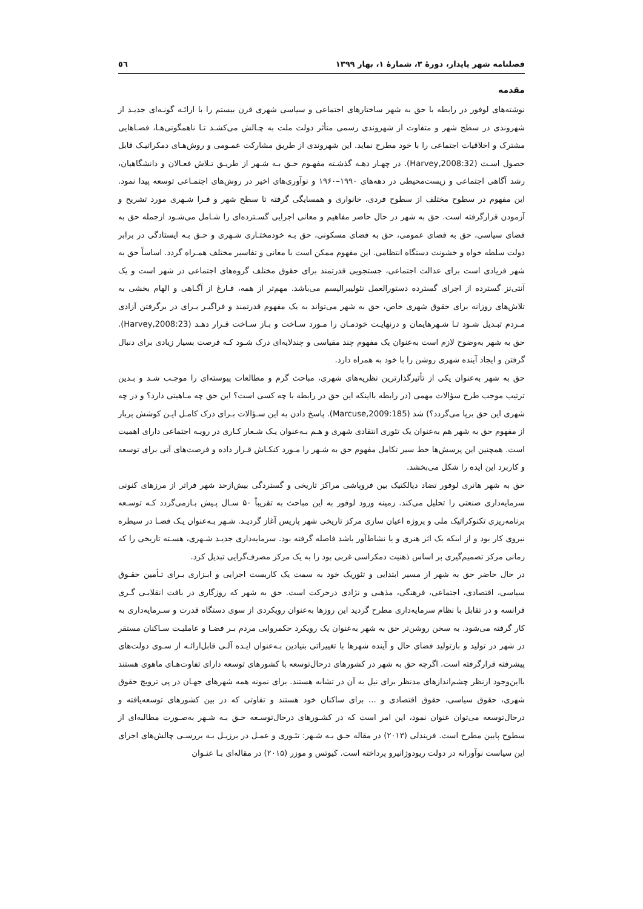فصلنامه شهر پایدار، دورهٔ ۳، شمارهٔ ۱، بهار ۱۳۹۹ ٥٦
مقدمه
نوشته‌های لوفور در رابطه با حق به شهر ساختارهای اجتماعی و سیاسی شهری قرن بیستم را با ارائـه گونـه‌ای جدیـد از شهروندی در سطح شهر و متفاوت از شهروندی رسمی متأثر دولت ملت به چـالش می‌کشـد تـا ناهمگونی‌هـا، فضـاهایی مشترک و اخلاقیات اجتماعی را با خود مطرح نماید. این شهروندی از طریق مشارکت عمـومی و روش‌هـای دمکراتیـک قابل حصول اسـت (Harvey,2008:32). در چهـار دهـه گذشـته مفهـوم حـق بـه شـهر از طریـق تـلاش فعـالان و دانشگاهیان، رشد آگاهی اجتماعی و زیست‌محیطی در دهه‌های ۱۹۹۰–۱۹۶۰ و نوآوری‌های اخیر در روش‌های اجتمـاعی توسعه پیدا نمود. این مفهوم در سطوح مختلف از سطوح فردی، خانواری و همسایگی گرفته تا سطح شهر و فـرا شـهری مورد تشریح و آزمودن قرارگرفته است. حق به شهر در حال حاضر مفاهیم و معانی اجرایی گسـترده‌ای را شـامل می‌شـود ازجمله حق به فضای سیاسی، حق به فضای عمومی، حق به فضای مسکونی، حق بـه خودمختـاری شـهری و حـق بـه ایستادگی در برابر دولت سلطه خواه و خشونت دستگاه انتظامی. این مفهوم ممکن است با معانی و تفاسیر مختلف همـراه گردد. اساساً حق به شهر فریادی است برای عدالت اجتماعی، جستجویی قدرتمند برای حقوق مختلف گروه‌های اجتماعی در شهر است و یک آنتی‌تز گسترده از اجرای گسترده دستورالعمل نئولیبرالیسم می‌باشد. مهم‌تر از همه، فـارغ از آگـاهی و الهام بخشی به تلاش‌های روزانه برای حقوق شهری خاص، حق به شهر می‌تواند به یک مفهوم قدرتمند و فراگیـر بـرای در برگرفتن آزادی مـردم تبـدیل شـود تـا شـهرهایمان و درنهایـت خودمـان را مـورد سـاخت و بـاز سـاخت قـرار دهـد (Harvey,2008:23). حق به شهر به‌وضوح لازم است به‌عنوان یک مفهوم چند مقیاسی و چندلایه‌ای درک شـود کـه فرصت بسیار زیادی برای دنبال گرفتن و ایجاد آینده شهری روشن را با خود به همراه دارد.
حق به شهر به‌عنوان یکی از تأثیرگذارترین نظریه‌های شهری، مباحث گرم و مطالعات پیوسته‌ای را موجـب شـد و بـدین ترتیب موجب طرح سؤالات مهمی (در رابطه بااینکه این حق در رابطه با چه کسی است؟ این حق چه مـاهیتی دارد؟ و در چه شهری این حق برپا می‌گردد؟) شد (Marcuse,2009:185). پاسخ دادن به این سـؤالات بـرای درک کامـل ایـن کوشش پربار از مفهوم حق به شهر هم به‌عنوان یک تئوری انتقادی شهری و هـم بـه‌عنوان یـک شـعار کـاری در رویـه اجتماعی دارای اهمیت است. همچنین این پرسش‌ها خط سیر تکامل مفهوم حق به شـهر را مـورد کنکـاش قـرار داده و فرصت‌های آتی برای توسعه و کاربرد این ایده را شکل می‌بخشد.
حق به شهر هانری لوفور تضاد دیالکتیک بین فروپاشی مراکز تاریخی و گستردگی بیش‌ازحد شهر فراتر از مرزهای کنونی سرمایه‌داری صنعتی را تحلیل می‌کند. زمینه ورود لوفور به این مباحث به تقریباً ۵۰ سـال پـیش بـازمی‌گردد کـه توسـعه برنامه‌ریزی تکنوکراتیک ملی و پروژه اعیان سازی مرکز تاریخی شهر پاریس آغاز گردیـد. شـهر بـه‌عنوان یـک فضـا در سیطره نیروی کار بود و از اینکه یک اثر هنری و یا نشاط‌آور باشد فاصله گرفته بود. سرمایه‌داری جدیـد شـهری، هسـته تاریخی را که زمانی مرکز تصمیم‌گیری بر اساس ذهنیت دمکراسی غربی بود را به یک مرکز مصرف‌گرایی تبدیل کرد.
در حال حاضر حق به شهر از مسیر ابتدایی و تئوریک خود به سمت یک کاربست اجرایی و ابـزاری بـرای تـأمین حقـوق سیاسی، اقتصادی، اجتماعی، فرهنگی، مذهبی و نژادی درحرکت است. حق به شهر که روزگاری در بافت انقلابـی گـری فرانسه و در تقابل با نظام سرمایه‌داری مطرح گردید این روزها به‌عنوان رویکردی از سوی دستگاه قدرت و سـرمایه‌داری به کار گرفته می‌شود. به سخن روشن‌تر حق به شهر به‌عنوان یک رویکرد حکمروایی مردم بـر فضـا و عاملیـت سـاکنان مستقر در شهر در تولید و بازتولید فضای حال و آینده شهرها با تغییراتی بنیادین بـه‌عنوان ایـده آلـی قابل‌ارائـه از سـوی دولت‌های پیشرفته قرارگرفته است. اگرچه حق به شهر در کشورهای درحال‌توسعه با کشورهای توسعه دارای تفاوت‌هـای ماهوی هستند بااین‌وجود ازنظر چشم‌اندازهای مدنظر برای نیل به آن در تشابه هستند. برای نمونه همه شهرهای جهـان در پی ترویج حقوق شهری، حقوق سیاسی، حقوق اقتصادی و ... برای ساکنان خود هستند و تفاوتی که در بین کشورهای توسعه‌یافته و درحال‌توسعه می‌توان عنوان نمود، این امر است که در کشـورهای درحال‌توسـعه حـق بـه شـهر به‌صـورت مطالبه‌ای از سطوح پایین مطرح است. فریندلی (۲۰۱۳) در مقاله حـق بـه شـهر: تئـوری و عمـل در برزیـل بـه بررسـی چالش‌های اجرای این سیاست نوآورانه در دولت ریودوژانیرو پرداخته است. کیوتس و موزر (۲۰۱۵) در مقاله‌ای بـا عنـوان